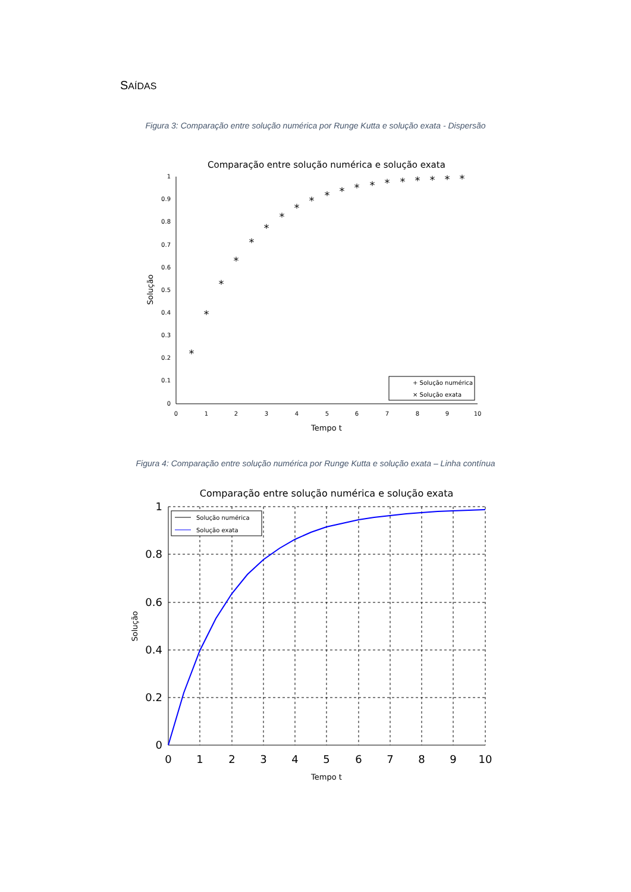SAÍDAS
Figura 3: Comparação entre solução numérica por Runge Kutta e solução exata - Dispersão
Comparação entre solução numérica e solução exata
1
0.9
0.8
0.7
0.6
0.5
0.4
0.3
0.2
0.1
0
0
1
2
3
4
5
6
7
8
9
10
Tempo t
Solução
*
*
*
*
*
*
*
*
*
*
*
*
*
*
*
*
*
*
*
+ Solução numérica
× Solução exata
Figura 4: Comparação entre solução numérica por Runge Kutta e solução exata – Linha contínua
Comparação entre solução numérica e solução exata
1
0.8
0.6
0.4
0.2
0
0
1
2
3
4
5
6
7
8
9
10
Tempo t
Solução
Solução numérica
Solução exata